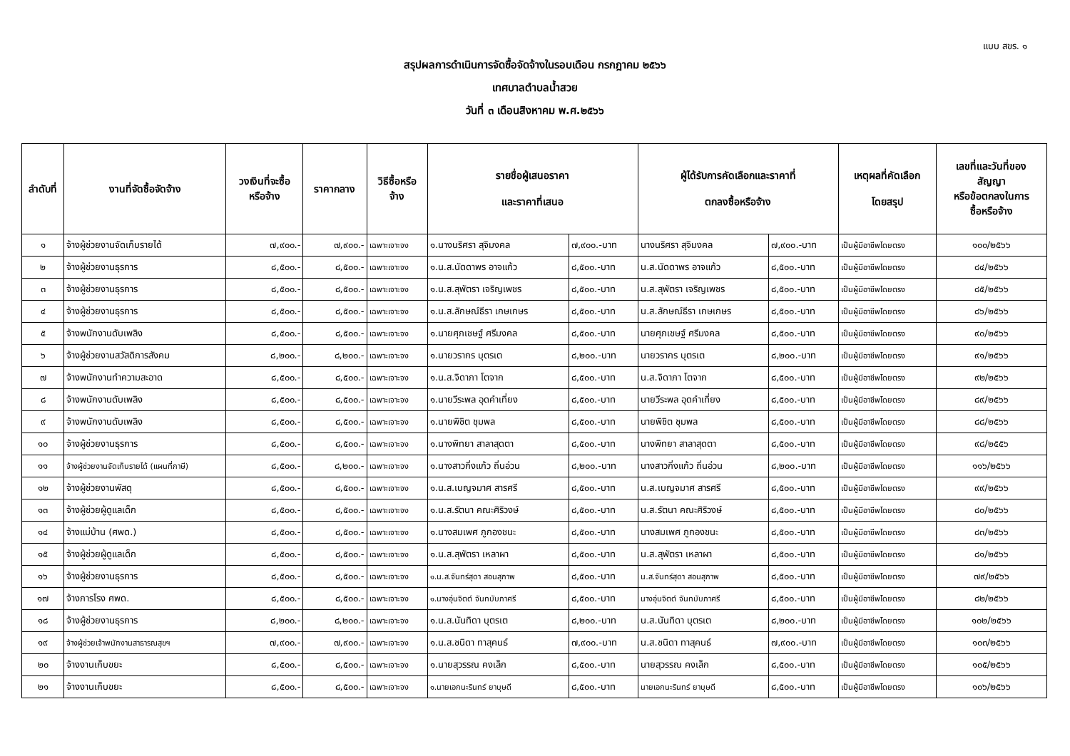แบบ สขร. ๑
สรุปผลการดำเนินการจัดซื้อจัดจ้างในรอบเดือน กรกฎาคม ๒๕๖๖
เทศบาลตำบลน้ำสวย
วันที่ ๓ เดือนสิงหาคม พ.ศ.๒๕๖๖
| ลำดับที่ | งานที่จัดซื้อจัดจ้าง | วงเงินที่จะซื้อ หรือจ้าง | ราคากลาง | วิธีซื้อหรือ จ้าง | รายชื่อผู้เสนอราคา และราคาที่เสนอ | | ผู้ได้รับการคัดเลือกและราคาที่ ตกลงซื้อหรือจ้าง | | เหตุผลที่คัดเลือก โดยสรุป | เลขที่และวันที่ของ สัญญา หรือข้อตกลงในการ ซื้อหรือจ้าง |
| --- | --- | --- | --- | --- | --- | --- | --- | --- | --- | --- |
| ๑ | จ้างผู้ช่วยงานจัดเก็บรายได้ | ๗,๙๐๐.- | ๗,๙๐๐.- | เฉพาะเจาะจง | ๑.นางนริศรา สุจิมงคล | ๗,๙๐๐.-บาท | นางนริศรา สุจิมงคล | ๗,๙๐๐.-บาท | เป็นผู้มีอาชีพโดยตรง | ๑๐๐/๒๕๖๖ |
| ๒ | จ้างผู้ช่วยงานธุรการ | ๘,๕๐๐.- | ๘,๕๐๐.- | เฉพาะเจาะจง | ๑.น.ส.นัดดาพร อาจแก้ว | ๘,๕๐๐.-บาท | น.ส.นัดดาพร อาจแก้ว | ๘,๕๐๐.-บาท | เป็นผู้มีอาชีพโดยตรง | ๘๔/๒๕๖๖ |
| ๓ | จ้างผู้ช่วยงานธุรการ | ๘,๕๐๐.- | ๘,๕๐๐.- | เฉพาะเจาะจง | ๑.น.ส.สุพัตรา เจริญเพชร | ๘,๕๐๐.-บาท | น.ส.สุพัตรา เจริญเพชร | ๘,๕๐๐.-บาท | เป็นผู้มีอาชีพโดยตรง | ๘๕/๒๕๖๖ |
| ๔ | จ้างผู้ช่วยงานธุรการ | ๘,๕๐๐.- | ๘,๕๐๐.- | เฉพาะเจาะจง | ๑.น.ส.ลักษณ์ธีรา เกษเกษร | ๘,๕๐๐.-บาท | น.ส.ลักษณ์ธีรา เกษเกษร | ๘,๕๐๐.-บาท | เป็นผู้มีอาชีพโดยตรง | ๘๖/๒๕๖๖ |
| ๕ | จ้างพนักงานดับเพลิง | ๘,๕๐๐.- | ๘,๕๐๐.- | เฉพาะเจาะจง | ๑.นายศุภเชษฐ์ ศรีมงคล | ๘,๕๐๐.-บาท | นายศุภเชษฐ์ ศรีมงคล | ๘,๕๐๐.-บาท | เป็นผู้มีอาชีพโดยตรง | ๙๐/๒๕๖๖ |
| ๖ | จ้างผู้ช่วยงานสวัสดิการสังคม | ๘,๒๐๐.- | ๘,๒๐๐.- | เฉพาะเจาะจง | ๑.นายวรากร บุตรเต | ๘,๒๐๐.-บาท | นายวรากร บุตรเต | ๘,๒๐๐.-บาท | เป็นผู้มีอาชีพโดยตรง | ๙๑/๒๕๖๖ |
| ๗ | จ้างพนักงานทำความสะอาด | ๘,๕๐๐.- | ๘,๕๐๐.- | เฉพาะเจาะจง | ๑.น.ส.จิดาภา โตจาก | ๘,๕๐๐.-บาท | น.ส.จิดาภา โตจาก | ๘,๕๐๐.-บาท | เป็นผู้มีอาชีพโดยตรง | ๙๒/๒๕๖๖ |
| ๘ | จ้างพนักงานดับเพลิง | ๘,๕๐๐.- | ๘,๕๐๐.- | เฉพาะเจาะจง | ๑.นายวีระพล อุดคำเที่ยง | ๘,๕๐๐.-บาท | นายวีระพล อุดคำเที่ยง | ๘,๕๐๐.-บาท | เป็นผู้มีอาชีพโดยตรง | ๘๙/๒๕๖๖ |
| ๙ | จ้างพนักงานดับเพลิง | ๘,๕๐๐.- | ๘,๕๐๐.- | เฉพาะเจาะจง | ๑.นายพิชิต ชุมพล | ๘,๕๐๐.-บาท | นายพิชิต ชุมพล | ๘,๕๐๐.-บาท | เป็นผู้มีอาชีพโดยตรง | ๘๘/๒๕๖๖ |
| ๑๐ | จ้างผู้ช่วยงานธุรการ | ๘,๕๐๐.- | ๘,๕๐๐.- | เฉพาะเจาะจง | ๑.นางพิทยา สาลาสุดตา | ๘,๕๐๐.-บาท | นางพิทยา สาลาสุดตา | ๘,๕๐๐.-บาท | เป็นผู้มีอาชีพโดยตรง | ๙๘/๒๕๕๖ |
| ๑๑ | จ้างผู้ช่วยงานจัดเก็บรายได้ (แผนที่ภาษี) | ๘,๕๐๐.- | ๘,๒๐๐.- | เฉพาะเจาะจง | ๑.นางสาวกิ่งแก้ว ถิ่นอ่วน | ๘,๒๐๐.-บาท | นางสาวกิ่งแก้ว ถิ่นอ่วน | ๘,๒๐๐.-บาท | เป็นผู้มีอาชีพโดยตรง | ๑๑๖/๒๕๖๖ |
| ๑๒ | จ้างผู้ช่วยงานพัสดุ | ๘,๕๐๐.- | ๘,๕๐๐.- | เฉพาะเจาะจง | ๑.น.ส.เบญจมาศ สารศรี | ๘,๕๐๐.-บาท | น.ส.เบญจมาศ สารศรี | ๘,๕๐๐.-บาท | เป็นผู้มีอาชีพโดยตรง | ๙๙/๒๕๖๖ |
| ๑๓ | จ้างผู้ช่วยผู้ดูแลเด็ก | ๘,๕๐๐.- | ๘,๕๐๐.- | เฉพาะเจาะจง | ๑.น.ส.รัตนา คณะศิริวงษ์ | ๘,๕๐๐.-บาท | น.ส.รัตนา คณะศิริวงษ์ | ๘,๕๐๐.-บาท | เป็นผู้มีอาชีพโดยตรง | ๘๐/๒๕๖๖ |
| ๑๔ | จ้างแม่บ้าน (ศพด.) | ๘,๕๐๐.- | ๘,๕๐๐.- | เฉพาะเจาะจง | ๑.นางสมเพศ ภูกองชนะ | ๘,๕๐๐.-บาท | นางสมเพศ ภูกองชนะ | ๘,๕๐๐.-บาท | เป็นผู้มีอาชีพโดยตรง | ๘๓/๒๕๖๖ |
| ๑๕ | จ้างผู้ช่วยผู้ดูแลเด็ก | ๘,๕๐๐.- | ๘,๕๐๐.- | เฉพาะเจาะจง | ๑.น.ส.สุพัตรา เหลาผา | ๘,๕๐๐.-บาท | น.ส.สุพัตรา เหลาผา | ๘,๕๐๐.-บาท | เป็นผู้มีอาชีพโดยตรง | ๘๑/๒๕๖๖ |
| ๑๖ | จ้างผู้ช่วยงานธุรการ | ๘,๕๐๐.- | ๘,๕๐๐.- | เฉพาะเจาะจง | ๑.น.ส.จันทร์สุดา สอนสุภาพ | ๘,๕๐๐.-บาท | น.ส.จันทร์สุดา สอนสุภาพ | ๘,๕๐๐.-บาท | เป็นผู้มีอาชีพโดยตรง | ๗๙/๒๕๖๖ |
| ๑๗ | จ้างภารโรง ศพด. | ๘,๕๐๐.- | ๘,๕๐๐.- | เฉพาะเจาะจง | ๑.นางอุ่นจิตต์ จันทบับภาศรี | ๘,๕๐๐.-บาท | นางอุ่นจิตต์ จันทบับภาศรี | ๘,๕๐๐.-บาท | เป็นผู้มีอาชีพโดยตรง | ๘๒/๒๕๖๖ |
| ๑๘ | จ้างผู้ช่วยงานธุรการ | ๘,๒๐๐.- | ๘,๒๐๐.- | เฉพาะเจาะจง | ๑.น.ส.นันทิดา บุตรเต | ๘,๒๐๐.-บาท | น.ส.นันทิดา บุตรเต | ๘,๒๐๐.-บาท | เป็นผู้มีอาชีพโดยตรง | ๑๐๒/๒๕๖๖ |
| ๑๙ | จ้างผู้ช่วยเจ้าพนักงานสาธารณสุขฯ | ๗,๙๐๐.- | ๗,๙๐๐.- | เฉพาะเจาะจง | ๑.น.ส.ชนิดา ทาสุคนธ์ | ๗,๙๐๐.-บาท | น.ส.ชนิดา ทาสุคนธ์ | ๗,๙๐๐.-บาท | เป็นผู้มีอาชีพโดยตรง | ๑๐๓/๒๕๖๖ |
| ๒๐ | จ้างงานเก็บขยะ | ๘,๕๐๐.- | ๘,๕๐๐.- | เฉพาะเจาะจง | ๑.นายสุวรรณ คงเล็ก | ๘,๕๐๐.-บาท | นายสุวรรณ คงเล็ก | ๘,๕๐๐.-บาท | เป็นผู้มีอาชีพโดยตรง | ๑๐๕/๒๕๖๖ |
| ๒๑ | จ้างงานเก็บขยะ | ๘,๕๐๐.- | ๘,๕๐๐.- | เฉพาะเจาะจง | ๑.นายเอกนะรินทร์ ยาบุษดี | ๘,๕๐๐.-บาท | นายเอกนะรินทร์ ยาบุษดี | ๘,๕๐๐.-บาท | เป็นผู้มีอาชีพโดยตรง | ๑๐๖/๒๕๖๖ |